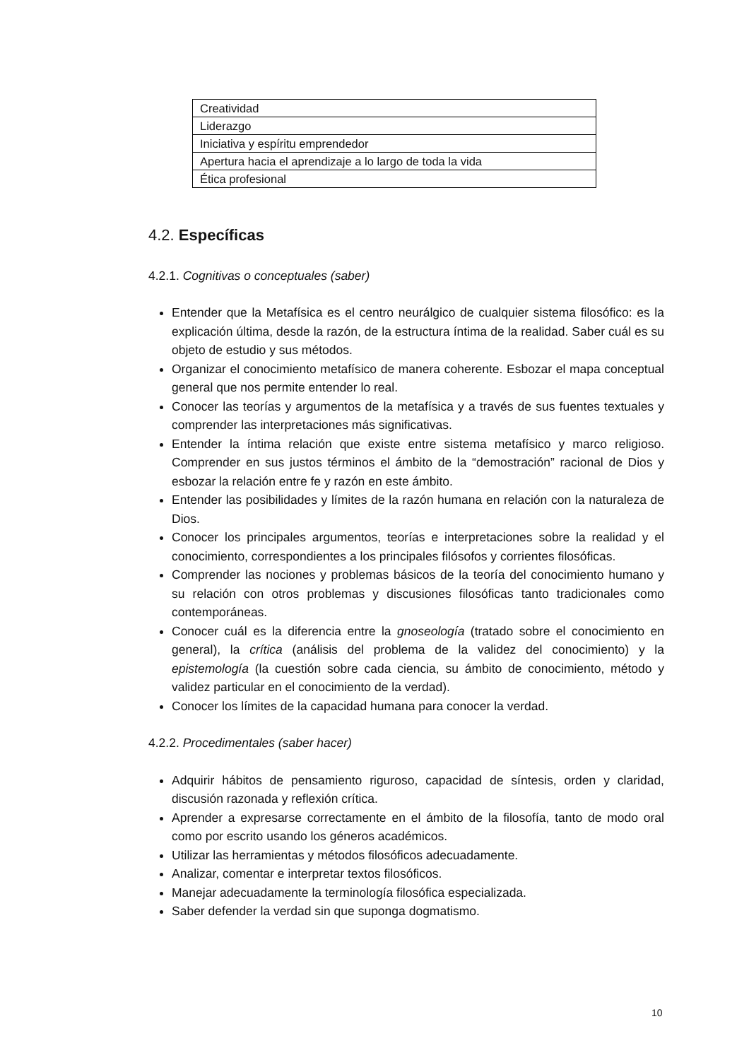| Creatividad |
| Liderazgo |
| Iniciativa y espíritu emprendedor |
| Apertura hacia el aprendizaje a lo largo de toda la vida |
| Ética profesional |
4.2. Específicas
4.2.1. Cognitivas o conceptuales (saber)
Entender que la Metafísica es el centro neurálgico de cualquier sistema filosófico: es la explicación última, desde la razón, de la estructura íntima de la realidad. Saber cuál es su objeto de estudio y sus métodos.
Organizar el conocimiento metafísico de manera coherente. Esbozar el mapa conceptual general que nos permite entender lo real.
Conocer las teorías y argumentos de la metafísica y a través de sus fuentes textuales y comprender las interpretaciones más significativas.
Entender la íntima relación que existe entre sistema metafísico y marco religioso. Comprender en sus justos términos el ámbito de la “demostración” racional de Dios y esbozar la relación entre fe y razón en este ámbito.
Entender las posibilidades y límites de la razón humana en relación con la naturaleza de Dios.
Conocer los principales argumentos, teorías e interpretaciones sobre la realidad y el conocimiento, correspondientes a los principales filósofos y corrientes filosóficas.
Comprender las nociones y problemas básicos de la teoría del conocimiento humano y su relación con otros problemas y discusiones filosóficas tanto tradicionales como contemporáneas.
Conocer cuál es la diferencia entre la gnoseología (tratado sobre el conocimiento en general), la crítica (análisis del problema de la validez del conocimiento) y la epistemología (la cuestión sobre cada ciencia, su ámbito de conocimiento, método y validez particular en el conocimiento de la verdad).
Conocer los límites de la capacidad humana para conocer la verdad.
4.2.2. Procedimentales (saber hacer)
Adquirir hábitos de pensamiento riguroso, capacidad de síntesis, orden y claridad, discusión razonada y reflexión crítica.
Aprender a expresarse correctamente en el ámbito de la filosofía, tanto de modo oral como por escrito usando los géneros académicos.
Utilizar las herramientas y métodos filosóficos adecuadamente.
Analizar, comentar e interpretar textos filosóficos.
Manejar adecuadamente la terminología filosófica especializada.
Saber defender la verdad sin que suponga dogmatismo.
10